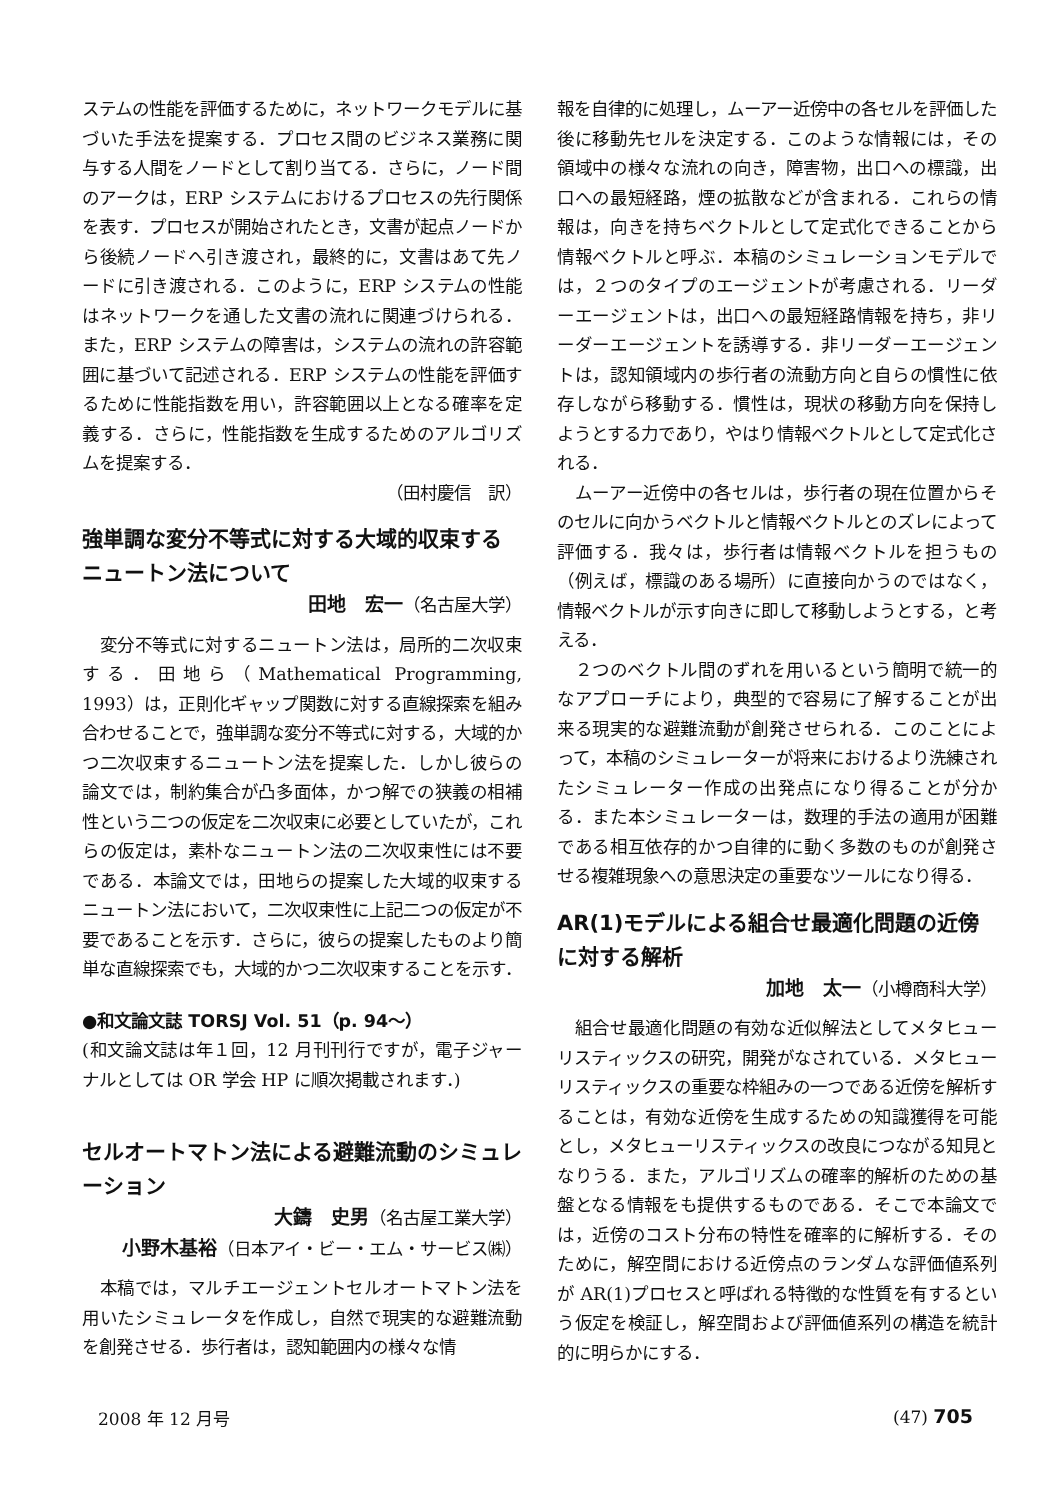ステムの性能を評価するために，ネットワークモデルに基づいた手法を提案する．プロセス間のビジネス業務に関与する人間をノードとして割り当てる．さらに，ノード間のアークは，ERP システムにおけるプロセスの先行関係を表す．プロセスが開始されたとき，文書が起点ノードから後続ノードへ引き渡され，最終的に，文書はあて先ノードに引き渡される．このように，ERP システムの性能はネットワークを通した文書の流れに関連づけられる．また，ERP システムの障害は，システムの流れの許容範囲に基づいて記述される．ERP システムの性能を評価するために性能指数を用い，許容範囲以上となる確率を定義する．さらに，性能指数を生成するためのアルゴリズムを提案する．
（田村慶信　訳）
強単調な変分不等式に対する大域的収束するニュートン法について
田地　宏一（名古屋大学）
変分不等式に対するニュートン法は，局所的二次収束する．田地ら（Mathematical Programming, 1993）は，正則化ギャップ関数に対する直線探索を組み合わせることで，強単調な変分不等式に対する，大域的かつ二次収束するニュートン法を提案した．しかし彼らの論文では，制約集合が凸多面体，かつ解での狭義の相補性という二つの仮定を二次収束に必要としていたが，これらの仮定は，素朴なニュートン法の二次収束性には不要である．本論文では，田地らの提案した大域的収束するニュートン法において，二次収束性に上記二つの仮定が不要であることを示す．さらに，彼らの提案したものより簡単な直線探索でも，大域的かつ二次収束することを示す．
●和文論文誌 TORSJ Vol. 51（p. 94〜）
(和文論文誌は年１回，12 月刊刊行ですが，電子ジャーナルとしては OR 学会 HP に順次掲載されます．)
セルオートマトン法による避難流動のシミュレーション
大鑄　史男（名古屋工業大学）
小野木基裕（日本アイ・ビー・エム・サービス㈱）
本稿では，マルチエージェントセルオートマトン法を用いたシミュレータを作成し，自然で現実的な避難流動を創発させる．歩行者は，認知範囲内の様々な情
報を自律的に処理し，ムーアー近傍中の各セルを評価した後に移動先セルを決定する．このような情報には，その領域中の様々な流れの向き，障害物，出口への標識，出口への最短経路，煙の拡散などが含まれる．これらの情報は，向きを持ちベクトルとして定式化できることから情報ベクトルと呼ぶ．本稿のシミュレーションモデルでは，２つのタイプのエージェントが考慮される．リーダーエージェントは，出口への最短経路情報を持ち，非リーダーエージェントを誘導する．非リーダーエージェントは，認知領域内の歩行者の流動方向と自らの慣性に依存しながら移動する．慣性は，現状の移動方向を保持しようとする力であり，やはり情報ベクトルとして定式化される．
ムーアー近傍中の各セルは，歩行者の現在位置からそのセルに向かうベクトルと情報ベクトルとのズレによって評価する．我々は，歩行者は情報ベクトルを担うもの（例えば，標識のある場所）に直接向かうのではなく，情報ベクトルが示す向きに即して移動しようとする，と考える．
２つのベクトル間のずれを用いるという簡明で統一的なアプローチにより，典型的で容易に了解することが出来る現実的な避難流動が創発させられる．このことによって，本稿のシミュレーターが将来におけるより洗練されたシミュレーター作成の出発点になり得ることが分かる．また本シミュレーターは，数理的手法の適用が困難である相互依存的かつ自律的に動く多数のものが創発させる複雑現象への意思決定の重要なツールになり得る．
AR(1)モデルによる組合せ最適化問題の近傍に対する解析
加地　太一（小樽商科大学）
組合せ最適化問題の有効な近似解法としてメタヒューリスティックスの研究，開発がなされている．メタヒューリスティックスの重要な枠組みの一つである近傍を解析することは，有効な近傍を生成するための知識獲得を可能とし，メタヒューリスティックスの改良につながる知見となりうる．また，アルゴリズムの確率的解析のための基盤となる情報をも提供するものである．そこで本論文では，近傍のコスト分布の特性を確率的に解析する．そのために，解空間における近傍点のランダムな評価値系列が AR(1)プロセスと呼ばれる特徴的な性質を有するという仮定を検証し，解空間および評価値系列の構造を統計的に明らかにする．
2008 年 12 月号 (47) 705